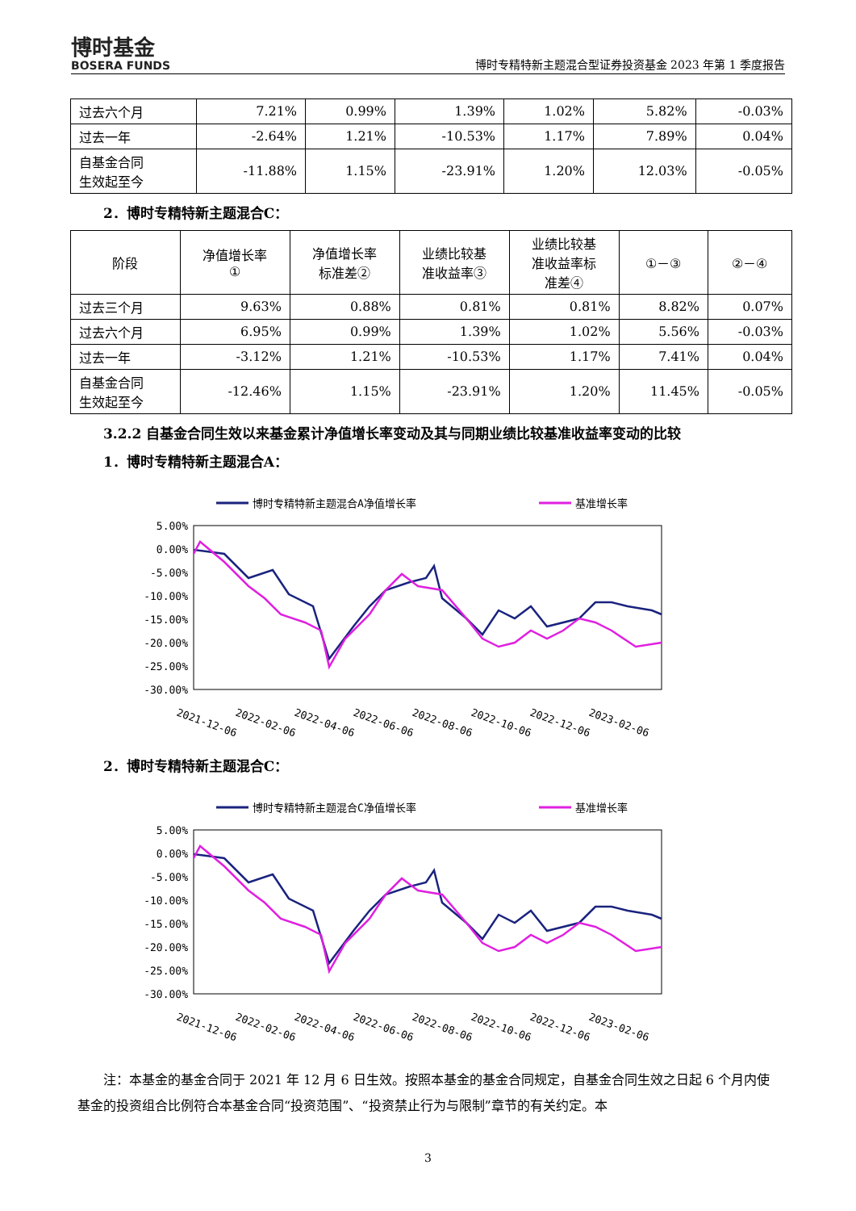博时基金
BOSERA FUNDS
博时专精特新主题混合型证券投资基金 2023 年第 1 季度报告
| 过去六个月 | 7.21% | 0.99% | 1.39% | 1.02% | 5.82% | -0.03% |
| 过去一年 | -2.64% | 1.21% | -10.53% | 1.17% | 7.89% | 0.04% |
| 自基金合同 生效起至今 | -11.88% | 1.15% | -23.91% | 1.20% | 12.03% | -0.05% |
2．博时专精特新主题混合C：
| 阶段 | 净值增长率 ① | 净值增长率 标准差② | 业绩比较基 准收益率③ | 业绩比较基 准收益率标 准差④ | ①－③ | ②－④ |
| --- | --- | --- | --- | --- | --- | --- |
| 过去三个月 | 9.63% | 0.88% | 0.81% | 0.81% | 8.82% | 0.07% |
| 过去六个月 | 6.95% | 0.99% | 1.39% | 1.02% | 5.56% | -0.03% |
| 过去一年 | -3.12% | 1.21% | -10.53% | 1.17% | 7.41% | 0.04% |
| 自基金合同 生效起至今 | -12.46% | 1.15% | -23.91% | 1.20% | 11.45% | -0.05% |
3.2.2 自基金合同生效以来基金累计净值增长率变动及其与同期业绩比较基准收益率变动的比较
1．博时专精特新主题混合A：
博时专精特新主题混合A净值增长率
基准增长率
5.00%
0.00%
-5.00%
-10.00%
-15.00%
-20.00%
-25.00%
-30.00%
2021-12-06
2022-02-06
2022-04-06
2022-06-06
2022-08-06
2022-10-06
2022-12-06
2023-02-06
2．博时专精特新主题混合C：
博时专精特新主题混合C净值增长率
基准增长率
5.00%
0.00%
-5.00%
-10.00%
-15.00%
-20.00%
-25.00%
-30.00%
2021-12-06
2022-02-06
2022-04-06
2022-06-06
2022-08-06
2022-10-06
2022-12-06
2023-02-06
注：本基金的基金合同于 2021 年 12 月 6 日生效。按照本基金的基金合同规定，自基金合同生效之日起 6 个月内使基金的投资组合比例符合本基金合同“投资范围”、“投资禁止行为与限制”章节的有关约定。本
3